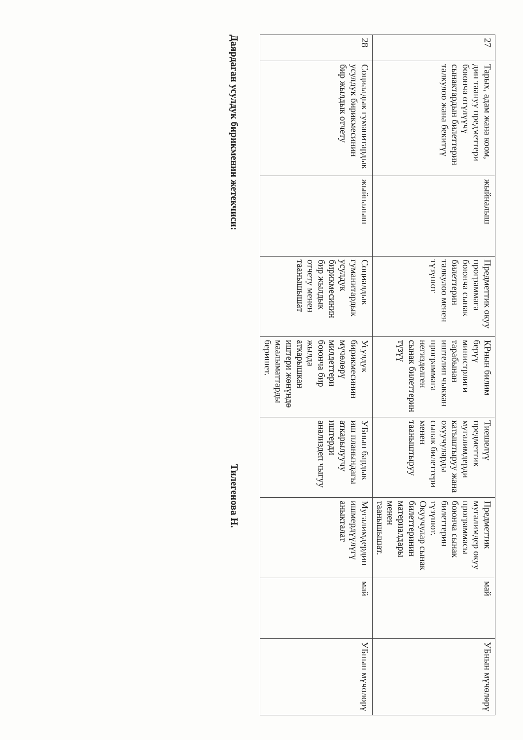| 27 | Тарых, адам жана коом, дин таануу предметтери боюнча өтүлүүчү сынактардын билеттерин талкулоо жана бекитүү | жыйналыш | Предметтик окуу программага боюнча сынак билеттерин талкулоо менен түзүшөт | КРнын билим берүү министрлиги тарабынан иштелип чыккан программага негизделген сынак билеттерин түзүү | Тиешелүү предметтик мугалимдерди катыштыруу жана окуучуларды сынак билеттери менен тааныштыруу | Предметтик мугалимдер окуу программасы боюнча сынак билеттерин түзүшөт. Окуучулар сынак билеттеринин материалдары менен таанышышат. | май | УБнын мүчөлөрү |
| 28 | Социалдык гуманитардык усулдук бирикмесинин бир жылдык отчету | жыйналыш | Социалдык гуманитардык усулдук бирикмесинин бир жылдык отчету менен таанышышат | Усулдук бирикмесинин мүчөлөрү милдеттери боюнча бир жылда аткарышкан иштери жөнүндө маалыматтарды беришет. | УБнын бардык иш планындагы аткарылуучу иштерди анализдеп чыгуу | Мугалимдердин ишмердүүлүгү аныкталат | май | УБнын мүчөлөрү |
Даярдаган усулдук бирикменин жетекчиси: Тилегенова Н.